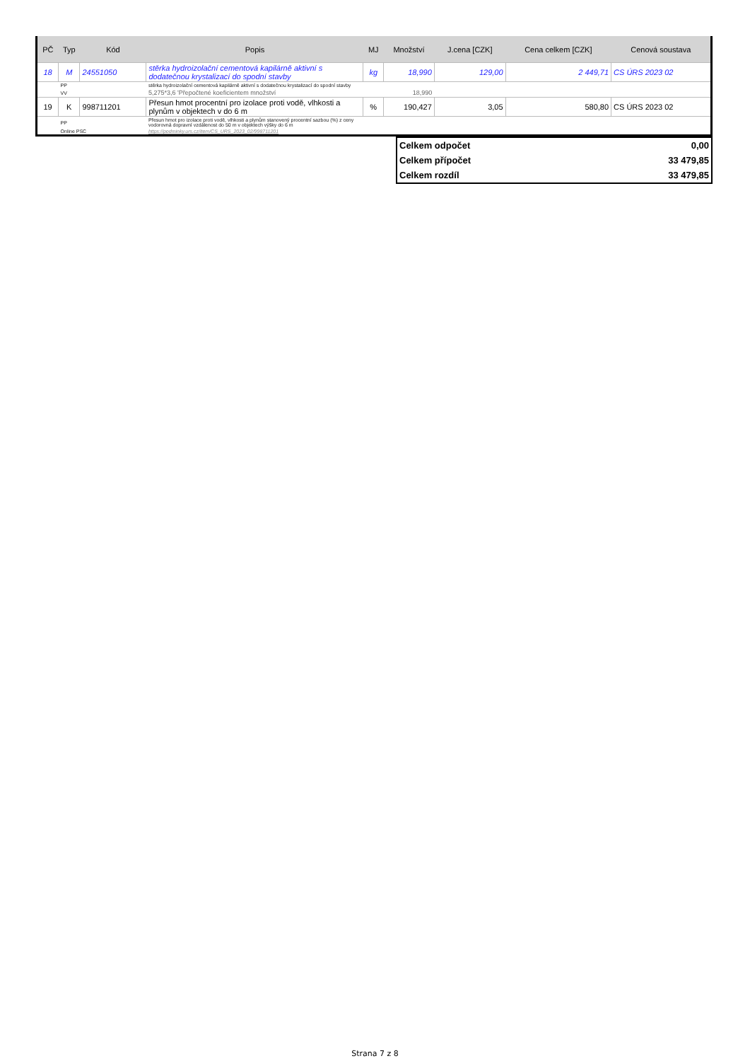| PČ | Typ | Kód | Popis | MJ | Množství | J.cena [CZK] | Cena celkem [CZK] | Cenová soustava |
| --- | --- | --- | --- | --- | --- | --- | --- | --- |
| 18 | M | 24551050 | stěrka hydroizolační cementová kapilárně aktivní s dodatečnou krystalizací do spodní stavby | kg | 18,990 | 129,00 | 2 449,71 | CS ÚRS 2023 02 |
| | PP | | stěrka hydroizolační cementová kapilárně aktivní s dodatečnou krystalizací do spodní stavby | | | | | |
| | VV | | 5,275*3,6 'Přepočtené koeficientem množství | | 18,990 | | | |
| 19 | K | 998711201 | Přesun hmot procentní pro izolace proti vodě, vlhkosti a plynům v objektech v do 6 m | % | 190,427 | 3,05 | 580,80 | CS ÚRS 2023 02 |
| | PP | | Přesun hmot pro izolace proti vodě, vlhkosti a plynům stanovený procentní sazbou (%) z ceny vodorovná dopravní vzdálenost do 50 m v objektech výšky do 6 m | | | | | |
| | Online PSC | | https://podminky.urs.cz/item/CS_URS_2023_02/998711201 | | | | | |
| Celkem odpočet | 0,00 |
| Celkem přípočet | 33 479,85 |
| Celkem rozdíl | 33 479,85 |
Strana 7 z 8